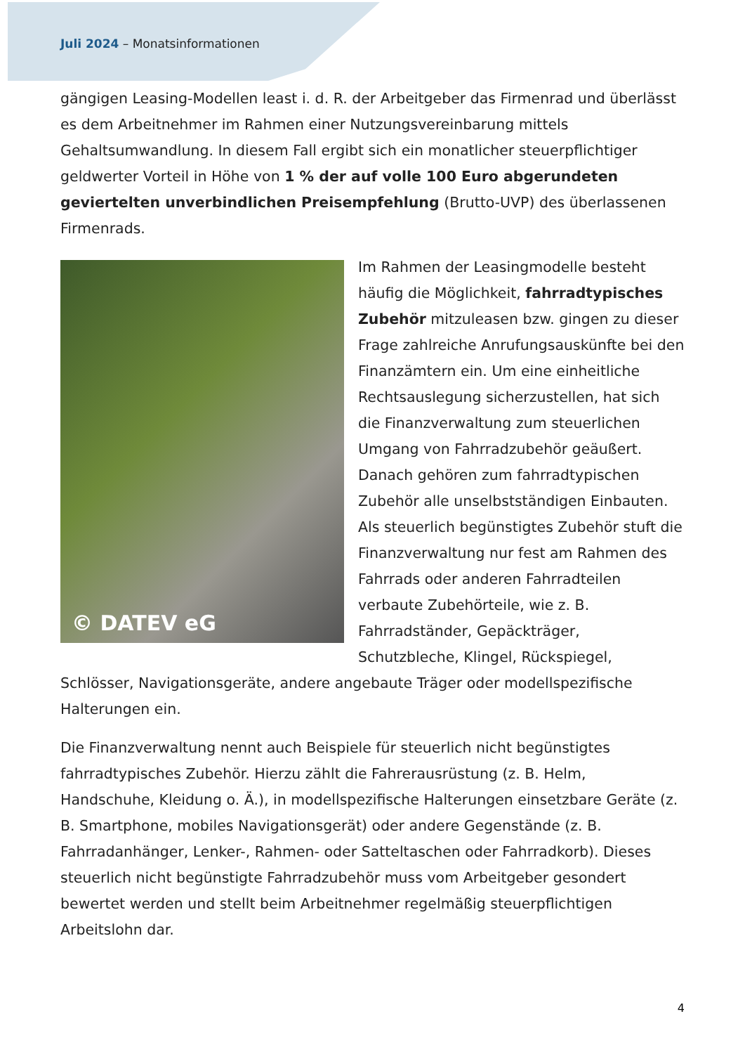Juli 2024 – Monatsinformationen
gängigen Leasing-Modellen least i. d. R. der Arbeitgeber das Firmenrad und überlässt es dem Arbeitnehmer im Rahmen einer Nutzungsvereinbarung mittels Gehaltsumwandlung. In diesem Fall ergibt sich ein monatlicher steuerpflichtiger geldwerter Vorteil in Höhe von 1 % der auf volle 100 Euro abgerundeten geviertelten unverbindlichen Preisempfehlung (Brutto-UVP) des überlassenen Firmenrads.
© DATEV eG
Im Rahmen der Leasingmodelle besteht häufig die Möglichkeit, fahrradtypisches Zubehör mitzuleasen bzw. gingen zu dieser Frage zahlreiche Anrufungsauskünfte bei den Finanzämtern ein. Um eine einheitliche Rechtsauslegung sicherzustellen, hat sich die Finanzverwaltung zum steuerlichen Umgang von Fahrradzubehör geäußert. Danach gehören zum fahrradtypischen Zubehör alle unselbstständigen Einbauten. Als steuerlich begünstigtes Zubehör stuft die Finanzverwaltung nur fest am Rahmen des Fahrrads oder anderen Fahrradteilen verbaute Zubehörteile, wie z. B. Fahrradständer, Gepäckträger, Schutzbleche, Klingel, Rückspiegel, Schlösser, Navigationsgeräte, andere angebaute Träger oder modellspezifische Halterungen ein.
Die Finanzverwaltung nennt auch Beispiele für steuerlich nicht begünstigtes fahrradtypisches Zubehör. Hierzu zählt die Fahrerausrüstung (z. B. Helm, Handschuhe, Kleidung o. Ä.), in modellspezifische Halterungen einsetzbare Geräte (z. B. Smartphone, mobiles Navigationsgerät) oder andere Gegenstände (z. B. Fahrradanhänger, Lenker-, Rahmen- oder Satteltaschen oder Fahrradkorb). Dieses steuerlich nicht begünstigte Fahrradzubehör muss vom Arbeitgeber gesondert bewertet werden und stellt beim Arbeitnehmer regelmäßig steuerpflichtigen Arbeitslohn dar.
4